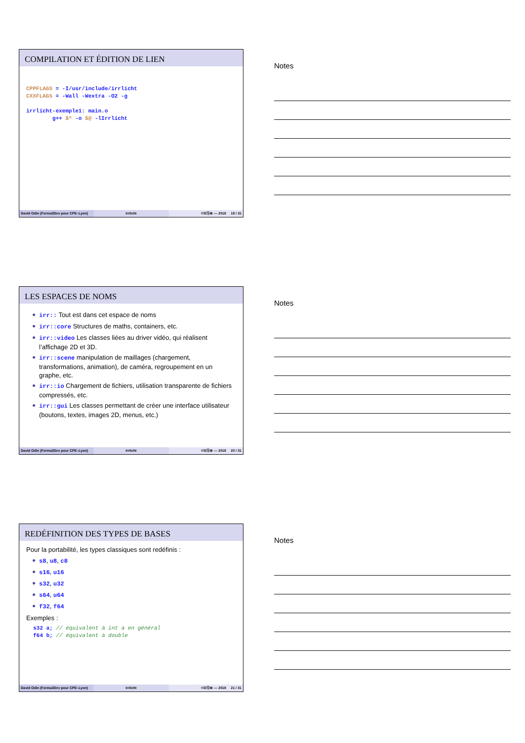COMPILATION ET ÉDITION DE LIEN
CPPFLAGS = -I/usr/include/irrlicht CXXFLAGS = -Wall -Wextra -O2 -g irrlicht-exemple1: main.o g++ $^ -o $@ -lIrrlicht
David Odin (Forma3Dev pour CPE–Lyon)
Irrlicht ©①Ⓢ⊜ — 2018 19 / 31
Notes
LES ESPACES DE NOMS
irr:: Tout est dans cet espace de noms
irr::core Structures de maths, containers, etc.
irr::video Les classes liées au driver vidéo, qui réalisent l’affichage 2D et 3D.
irr::scene manipulation de maillages (chargement, transformations, animation), de caméra, regroupement en un graphe, etc.
irr::io Chargement de fichiers, utilisation transparente de fichiers compressés, etc.
irr::gui Les classes permettant de créer une interface utilisateur (boutons, textes, images 2D, menus, etc.)
David Odin (Forma3Dev pour CPE–Lyon)
Irrlicht ©①Ⓢ⊜ — 2018 20 / 31
Notes
REDÉFINITION DES TYPES DE BASES
Pour la portabilité, les types classiques sont redéfinis :
s8, u8, c8
s16, u16
s32, u32
s64, u64
f32, f64
Exemples :
s32 a; // équivalent à int a en général f64 b; // équivalent à double
David Odin (Forma3Dev pour CPE–Lyon)
Irrlicht ©①Ⓢ⊜ — 2018 21 / 31
Notes